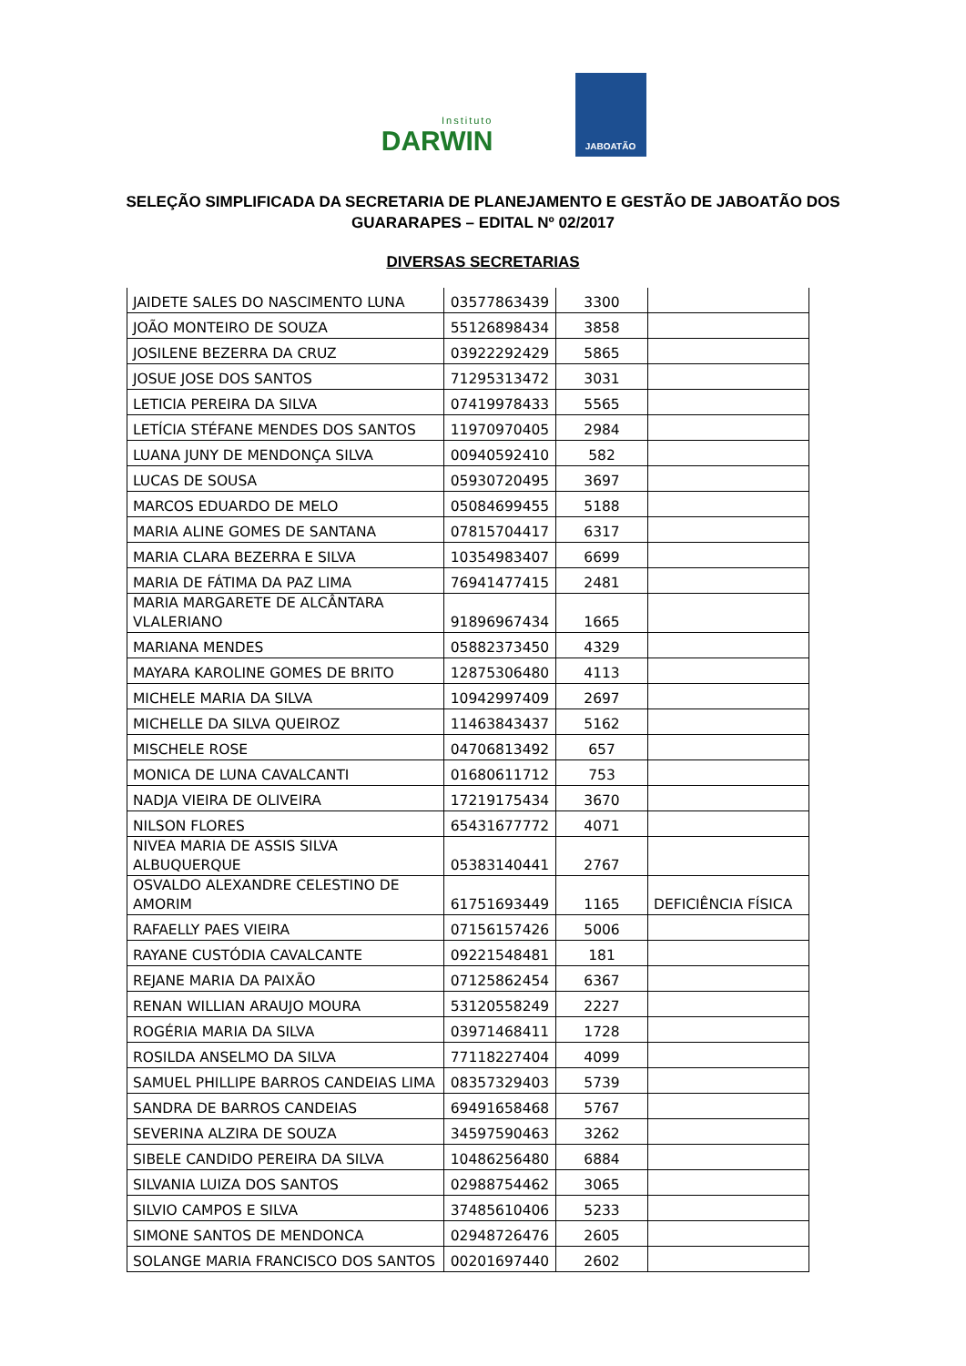Instituto
DARWIN
JABOATÃO
SELEÇÃO SIMPLIFICADA DA SECRETARIA DE PLANEJAMENTO E GESTÃO DE JABOATÃO DOS GUARARAPES – EDITAL Nº 02/2017
DIVERSAS SECRETARIAS
| JAIDETE SALES DO NASCIMENTO LUNA | 03577863439 | 3300 | |
| JOÃO MONTEIRO DE SOUZA | 55126898434 | 3858 | |
| JOSILENE BEZERRA DA CRUZ | 03922292429 | 5865 | |
| JOSUE JOSE DOS SANTOS | 71295313472 | 3031 | |
| LETICIA PEREIRA DA SILVA | 07419978433 | 5565 | |
| LETÍCIA STÉFANE MENDES DOS SANTOS | 11970970405 | 2984 | |
| LUANA JUNY DE MENDONÇA SILVA | 00940592410 | 582 | |
| LUCAS DE SOUSA | 05930720495 | 3697 | |
| MARCOS EDUARDO DE MELO | 05084699455 | 5188 | |
| MARIA ALINE GOMES DE SANTANA | 07815704417 | 6317 | |
| MARIA CLARA BEZERRA E SILVA | 10354983407 | 6699 | |
| MARIA DE FÁTIMA DA PAZ LIMA | 76941477415 | 2481 | |
| MARIA MARGARETE DE ALCÂNTARA VLALERIANO | 91896967434 | 1665 | |
| MARIANA MENDES | 05882373450 | 4329 | |
| MAYARA KAROLINE GOMES DE BRITO | 12875306480 | 4113 | |
| MICHELE MARIA DA SILVA | 10942997409 | 2697 | |
| MICHELLE DA SILVA QUEIROZ | 11463843437 | 5162 | |
| MISCHELE ROSE | 04706813492 | 657 | |
| MONICA DE LUNA CAVALCANTI | 01680611712 | 753 | |
| NADJA VIEIRA DE OLIVEIRA | 17219175434 | 3670 | |
| NILSON FLORES | 65431677772 | 4071 | |
| NIVEA MARIA DE ASSIS SILVA ALBUQUERQUE | 05383140441 | 2767 | |
| OSVALDO ALEXANDRE CELESTINO DE AMORIM | 61751693449 | 1165 | DEFICIÊNCIA FÍSICA |
| RAFAELLY PAES VIEIRA | 07156157426 | 5006 | |
| RAYANE CUSTÓDIA CAVALCANTE | 09221548481 | 181 | |
| REJANE MARIA DA PAIXÃO | 07125862454 | 6367 | |
| RENAN WILLIAN ARAUJO MOURA | 53120558249 | 2227 | |
| ROGÉRIA MARIA DA SILVA | 03971468411 | 1728 | |
| ROSILDA ANSELMO DA SILVA | 77118227404 | 4099 | |
| SAMUEL PHILLIPE BARROS CANDEIAS LIMA | 08357329403 | 5739 | |
| SANDRA DE BARROS CANDEIAS | 69491658468 | 5767 | |
| SEVERINA ALZIRA DE SOUZA | 34597590463 | 3262 | |
| SIBELE CANDIDO PEREIRA DA SILVA | 10486256480 | 6884 | |
| SILVANIA LUIZA DOS SANTOS | 02988754462 | 3065 | |
| SILVIO CAMPOS E SILVA | 37485610406 | 5233 | |
| SIMONE SANTOS DE MENDONCA | 02948726476 | 2605 | |
| SOLANGE MARIA FRANCISCO DOS SANTOS | 00201697440 | 2602 | |